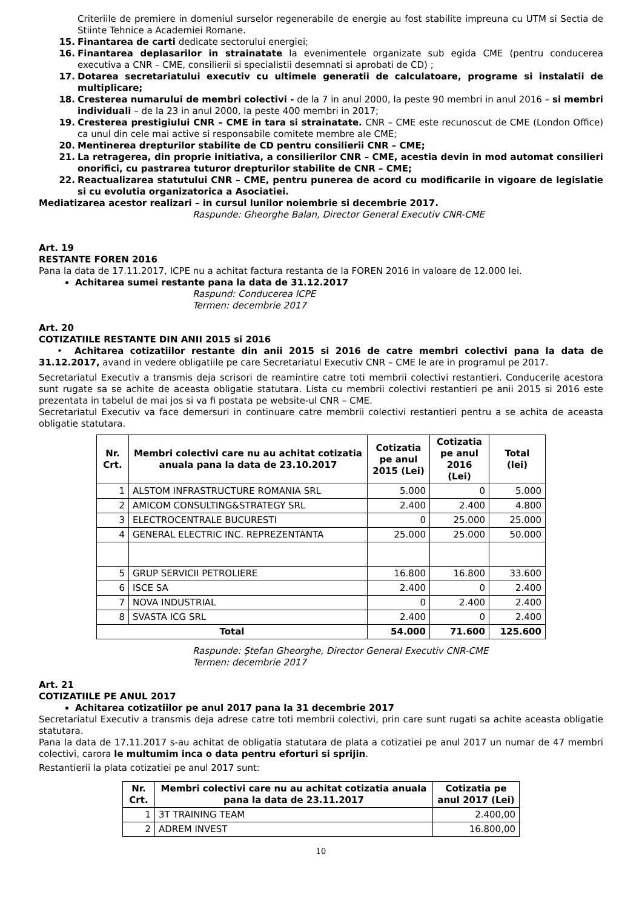Criteriile de premiere in domeniul surselor regenerabile de energie au fost stabilite impreuna cu UTM si Sectia de Stiinte Tehnice a Academiei Romane.
15. Finantarea de carti dedicate sectorului energiei;
16. Finantarea deplasarilor in strainatate la evenimentele organizate sub egida CME (pentru conducerea executiva a CNR – CME, consilierii si specialistii desemnati si aprobati de CD) ;
17. Dotarea secretariatului executiv cu ultimele generatii de calculatoare, programe si instalatii de multiplicare;
18. Cresterea numarului de membri colectivi - de la 7 in anul 2000, la peste 90 membri in anul 2016 – si membri individuali – de la 23 in anul 2000, la peste 400 membri in 2017;
19. Cresterea prestigiului CNR – CME in tara si strainatate. CNR – CME este recunoscut de CME (London Office) ca unul din cele mai active si responsabile comitete membre ale CME;
20. Mentinerea drepturilor stabilite de CD pentru consilierii CNR – CME;
21. La retragerea, din proprie initiativa, a consilierilor CNR – CME, acestia devin in mod automat consilieri onorifici, cu pastrarea tuturor drepturilor stabilite de CNR – CME;
22. Reactualizarea statutului CNR – CME, pentru punerea de acord cu modificarile in vigoare de legislatie si cu evolutia organizatorica a Asociatiei.
Mediatizarea acestor realizari – in cursul lunilor noiembrie si decembrie 2017.
Raspunde: Gheorghe Balan, Director General Executiv CNR-CME
Art. 19
RESTANTE FOREN 2016
Pana la data de 17.11.2017, ICPE nu a achitat factura restanta de la FOREN 2016 in valoare de 12.000 lei.
Achitarea sumei restante pana la data de 31.12.2017
Raspund: Conducerea ICPE
Termen: decembrie 2017
Art. 20
COTIZATIILE RESTANTE DIN ANII 2015 si 2016
• Achitarea cotizatiilor restante din anii 2015 si 2016 de catre membri colectivi pana la data de 31.12.2017, avand in vedere obligatiile pe care Secretariatul Executiv CNR – CME le are in programul pe 2017.
Secretariatul Executiv a transmis deja scrisori de reamintire catre toti membrii colectivi restantieri. Conducerile acestora sunt rugate sa se achite de aceasta obligatie statutara. Lista cu membrii colectivi restantieri pe anii 2015 si 2016 este prezentata in tabelul de mai jos si va fi postata pe website-ul CNR – CME.
Secretariatul Executiv va face demersuri in continuare catre membrii colectivi restantieri pentru a se achita de aceasta obligatie statutara.
| Nr. Crt. | Membri colectivi care nu au achitat cotizatia anuala pana la data de 23.10.2017 | Cotizatia pe anul 2015 (Lei) | Cotizatia pe anul 2016 (Lei) | Total (lei) |
| --- | --- | --- | --- | --- |
| 1 | ALSTOM INFRASTRUCTURE ROMANIA SRL | 5.000 | 0 | 5.000 |
| 2 | AMICOM CONSULTING&STRATEGY SRL | 2.400 | 2.400 | 4.800 |
| 3 | ELECTROCENTRALE BUCURESTI | 0 | 25.000 | 25.000 |
| 4 | GENERAL ELECTRIC INC. REPREZENTANTA | 25.000 | 25.000 | 50.000 |
| 5 | GRUP SERVICII PETROLIERE | 16.800 | 16.800 | 33.600 |
| 6 | ISCE SA | 2.400 | 0 | 2.400 |
| 7 | NOVA INDUSTRIAL | 0 | 2.400 | 2.400 |
| 8 | SVASTA ICG SRL | 2.400 | 0 | 2.400 |
| Total | | 54.000 | 71.600 | 125.600 |
Raspunde: Ștefan Gheorghe, Director General Executiv CNR-CME
Termen: decembrie 2017
Art. 21
COTIZATIILE PE ANUL 2017
Achitarea cotizatiilor pe anul 2017 pana la 31 decembrie 2017
Secretariatul Executiv a transmis deja adrese catre toti membrii colectivi, prin care sunt rugati sa achite aceasta obligatie statutara.
Pana la data de 17.11.2017 s-au achitat de obligatia statutara de plata a cotizatiei pe anul 2017 un numar de 47 membri colectivi, carora le multumim inca o data pentru eforturi si sprijin.
Restantierii la plata cotizatiei pe anul 2017 sunt:
| Nr. Crt. | Membri colectivi care nu au achitat cotizatia anuala pana la data de 23.11.2017 | Cotizatia pe anul 2017 (Lei) |
| --- | --- | --- |
| 1 | 3T TRAINING TEAM | 2.400,00 |
| 2 | ADREM INVEST | 16.800,00 |
10